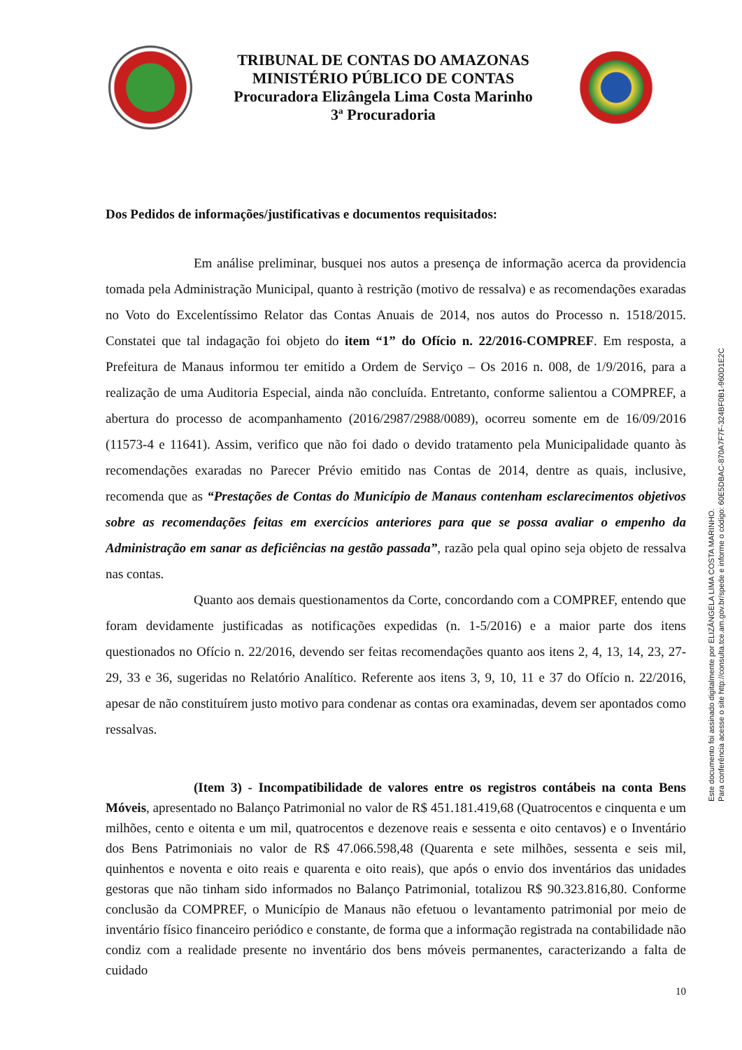TRIBUNAL DE CONTAS DO AMAZONAS
MINISTÉRIO PÚBLICO DE CONTAS
Procuradora Elizângela Lima Costa Marinho
3ª Procuradoria
Dos Pedidos de informações/justificativas e documentos requisitados:
Em análise preliminar, busquei nos autos a presença de informação acerca da providencia tomada pela Administração Municipal, quanto à restrição (motivo de ressalva) e as recomendações exaradas no Voto do Excelentíssimo Relator das Contas Anuais de 2014, nos autos do Processo n. 1518/2015. Constatei que tal indagação foi objeto do item “1” do Ofício n. 22/2016-COMPREF. Em resposta, a Prefeitura de Manaus informou ter emitido a Ordem de Serviço – Os 2016 n. 008, de 1/9/2016, para a realização de uma Auditoria Especial, ainda não concluída. Entretanto, conforme salientou a COMPREF, a abertura do processo de acompanhamento (2016/2987/2988/0089), ocorreu somente em de 16/09/2016 (11573-4 e 11641). Assim, verifico que não foi dado o devido tratamento pela Municipalidade quanto às recomendações exaradas no Parecer Prévio emitido nas Contas de 2014, dentre as quais, inclusive, recomenda que as “Prestações de Contas do Município de Manaus contenham esclarecimentos objetivos sobre as recomendações feitas em exercícios anteriores para que se possa avaliar o empenho da Administração em sanar as deficiências na gestão passada”, razão pela qual opino seja objeto de ressalva nas contas.
Quanto aos demais questionamentos da Corte, concordando com a COMPREF, entendo que foram devidamente justificadas as notificações expedidas (n. 1-5/2016) e a maior parte dos itens questionados no Ofício n. 22/2016, devendo ser feitas recomendações quanto aos itens 2, 4, 13, 14, 23, 27-29, 33 e 36, sugeridas no Relatório Analítico. Referente aos itens 3, 9, 10, 11 e 37 do Ofício n. 22/2016, apesar de não constituírem justo motivo para condenar as contas ora examinadas, devem ser apontados como ressalvas.
(Item 3) - Incompatibilidade de valores entre os registros contábeis na conta Bens Móveis, apresentado no Balanço Patrimonial no valor de R$ 451.181.419,68 (Quatrocentos e cinquenta e um milhões, cento e oitenta e um mil, quatrocentos e dezenove reais e sessenta e oito centavos) e o Inventário dos Bens Patrimoniais no valor de R$ 47.066.598,48 (Quarenta e sete milhões, sessenta e seis mil, quinhentos e noventa e oito reais e quarenta e oito reais), que após o envio dos inventários das unidades gestoras que não tinham sido informados no Balanço Patrimonial, totalizou R$ 90.323.816,80. Conforme conclusão da COMPREF, o Município de Manaus não efetuou o levantamento patrimonial por meio de inventário físico financeiro periódico e constante, de forma que a informação registrada na contabilidade não condiz com a realidade presente no inventário dos bens móveis permanentes, caracterizando a falta de cuidado
10
Este documento foi assinado digitalmente por ELIZÂNGELA LIMA COSTA MARINHO.
Para conferência acesse o site http://consulta.tce.am.gov.br/spede e informe o código: 60E5DBAC-870A7F7F-324BF0B1-960D1E2C